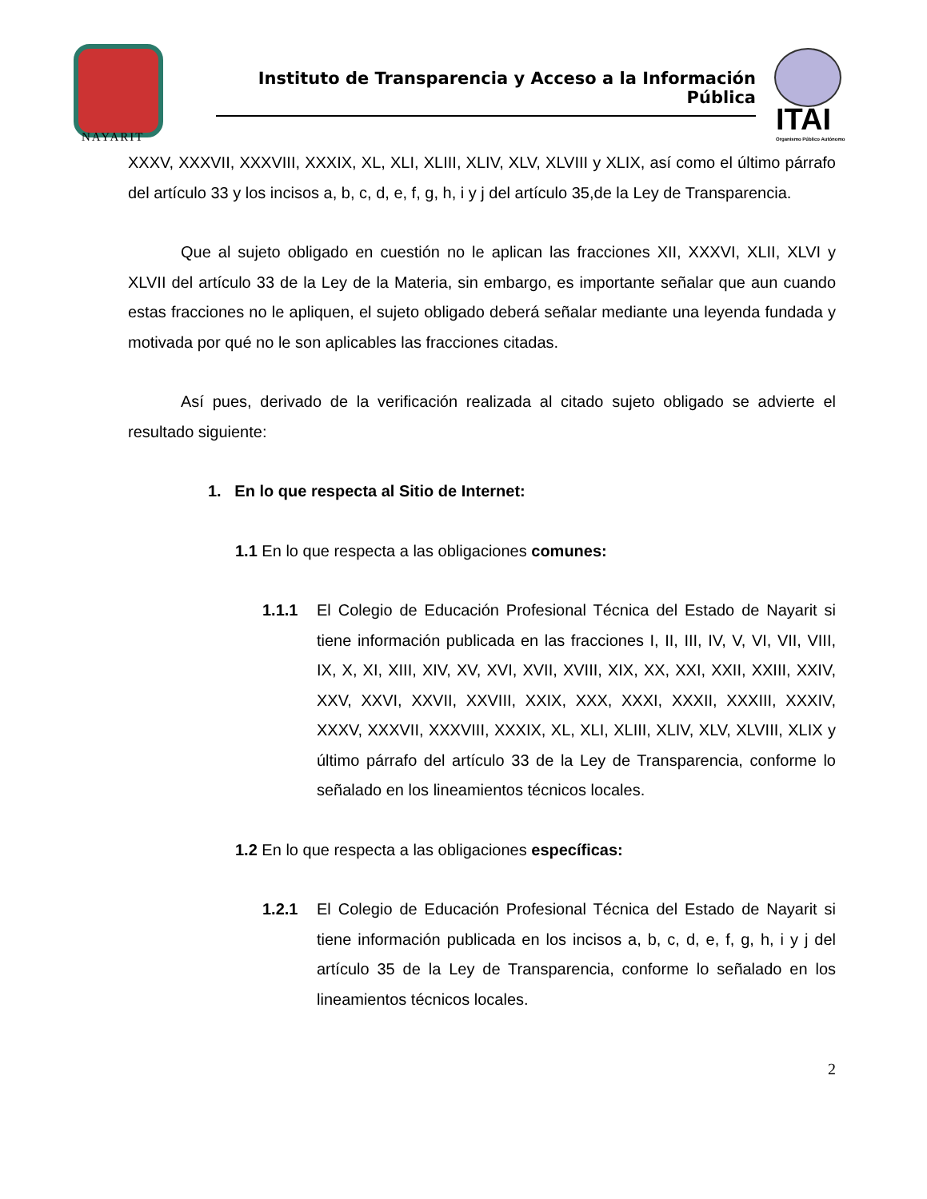NAYARIT
Instituto de Transparencia y Acceso a la Información Pública
ITAI
Organismo Público Autónomo
XXXV, XXXVII, XXXVIII, XXXIX, XL, XLI, XLIII, XLIV, XLV, XLVIII y XLIX, así como el último párrafo del artículo 33 y los incisos a, b, c, d, e, f, g, h, i y j del artículo 35,de la Ley de Transparencia.
Que al sujeto obligado en cuestión no le aplican las fracciones XII, XXXVI, XLII, XLVI y XLVII del artículo 33 de la Ley de la Materia, sin embargo, es importante señalar que aun cuando estas fracciones no le apliquen, el sujeto obligado deberá señalar mediante una leyenda fundada y motivada por qué no le son aplicables las fracciones citadas.
Así pues, derivado de la verificación realizada al citado sujeto obligado se advierte el resultado siguiente:
1. En lo que respecta al Sitio de Internet:
1.1 En lo que respecta a las obligaciones comunes:
1.1.1 El Colegio de Educación Profesional Técnica del Estado de Nayarit si tiene información publicada en las fracciones I, II, III, IV, V, VI, VII, VIII, IX, X, XI, XIII, XIV, XV, XVI, XVII, XVIII, XIX, XX, XXI, XXII, XXIII, XXIV, XXV, XXVI, XXVII, XXVIII, XXIX, XXX, XXXI, XXXII, XXXIII, XXXIV, XXXV, XXXVII, XXXVIII, XXXIX, XL, XLI, XLIII, XLIV, XLV, XLVIII, XLIX y último párrafo del artículo 33 de la Ley de Transparencia, conforme lo señalado en los lineamientos técnicos locales.
1.2 En lo que respecta a las obligaciones específicas:
1.2.1 El Colegio de Educación Profesional Técnica del Estado de Nayarit si tiene información publicada en los incisos a, b, c, d, e, f, g, h, i y j del artículo 35 de la Ley de Transparencia, conforme lo señalado en los lineamientos técnicos locales.
2